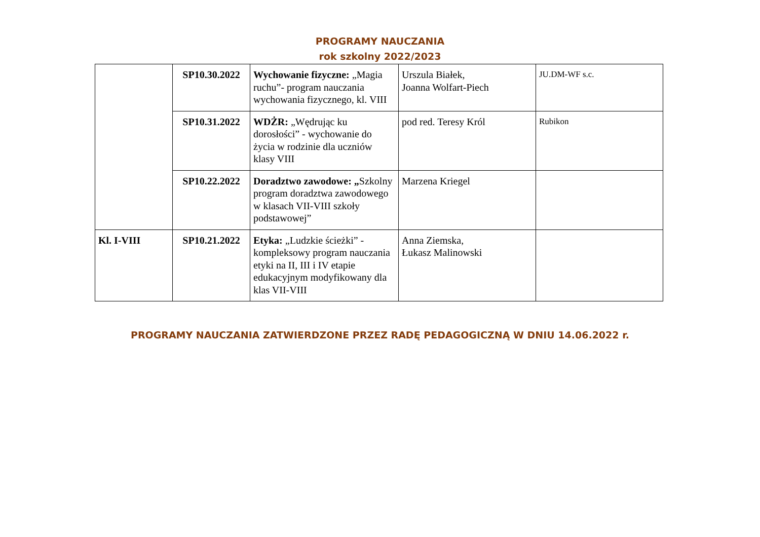PROGRAMY NAUCZANIA
rok szkolny 2022/2023
| | SP10.30.2022 | Wychowanie fizyczne: „Magia ruchu”- program nauczania wychowania fizycznego, kl. VIII | Urszula Białek, Joanna Wolfart-Piech | JU.DM-WF s.c. |
| | SP10.31.2022 | WDŻR: „Wędrując ku dorosłości” - wychowanie do życia w rodzinie dla uczniów klasy VIII | pod red. Teresy Król | Rubikon |
| | SP10.22.2022 | Doradztwo zawodowe: „ Szkolny program doradztwa zawodowego w klasach VII-VIII szkoły podstawowej” | Marzena Kriegel | |
| Kl. I-VIII | SP10.21.2022 | Etyka: „Ludzkie ścieżki” - kompleksowy program nauczania etyki na II, III i IV etapie edukacyjnym modyfikowany dla klas VII-VIII | Anna Ziemska, Łukasz Malinowski | |
PROGRAMY NAUCZANIA ZATWIERDZONE PRZEZ RADĘ PEDAGOGICZNĄ W DNIU 14.06.2022 r.